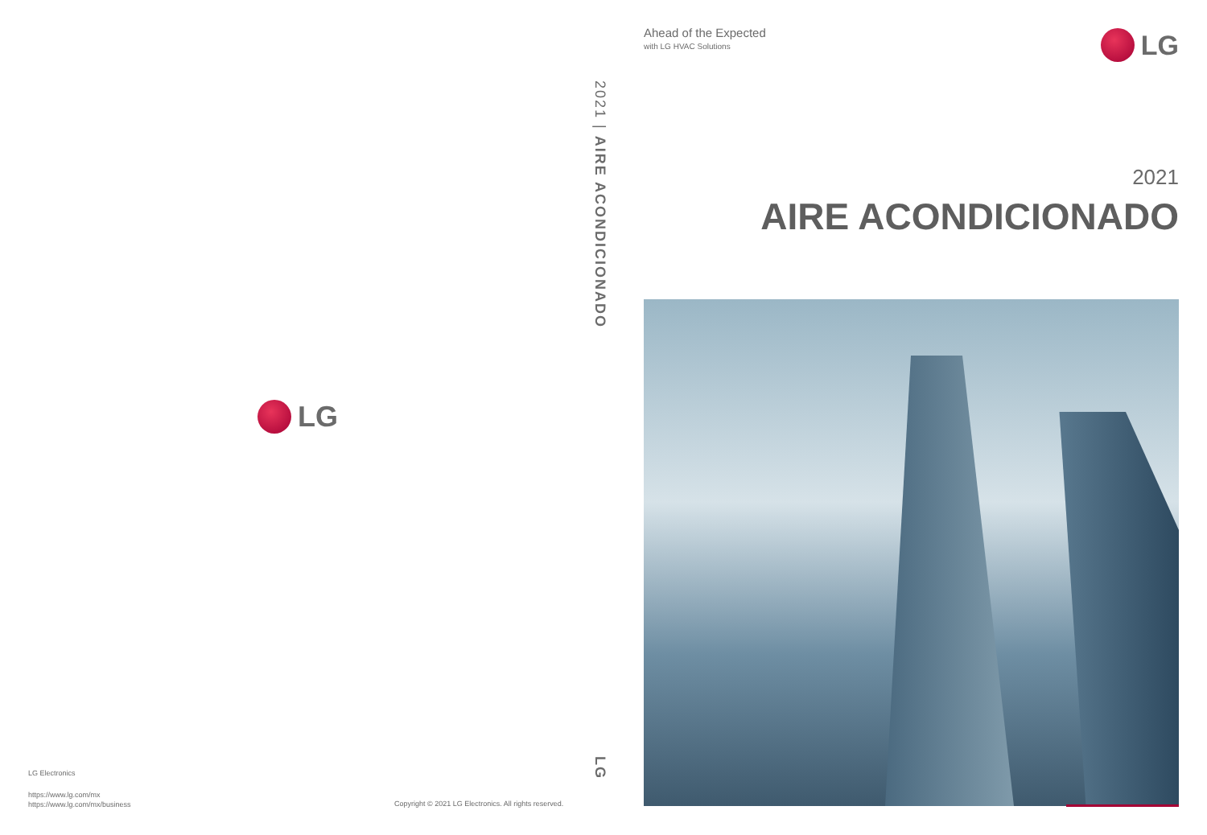LG
LG Electronics
https://www.lg.com/mx
https://www.lg.com/mx/business
Copyright © 2021 LG Electronics. All rights reserved.
2021 | AIRE ACONDICIONADO
LG
Ahead of the Expected
with LG HVAC Solutions LG
2021
AIRE ACONDICIONADO